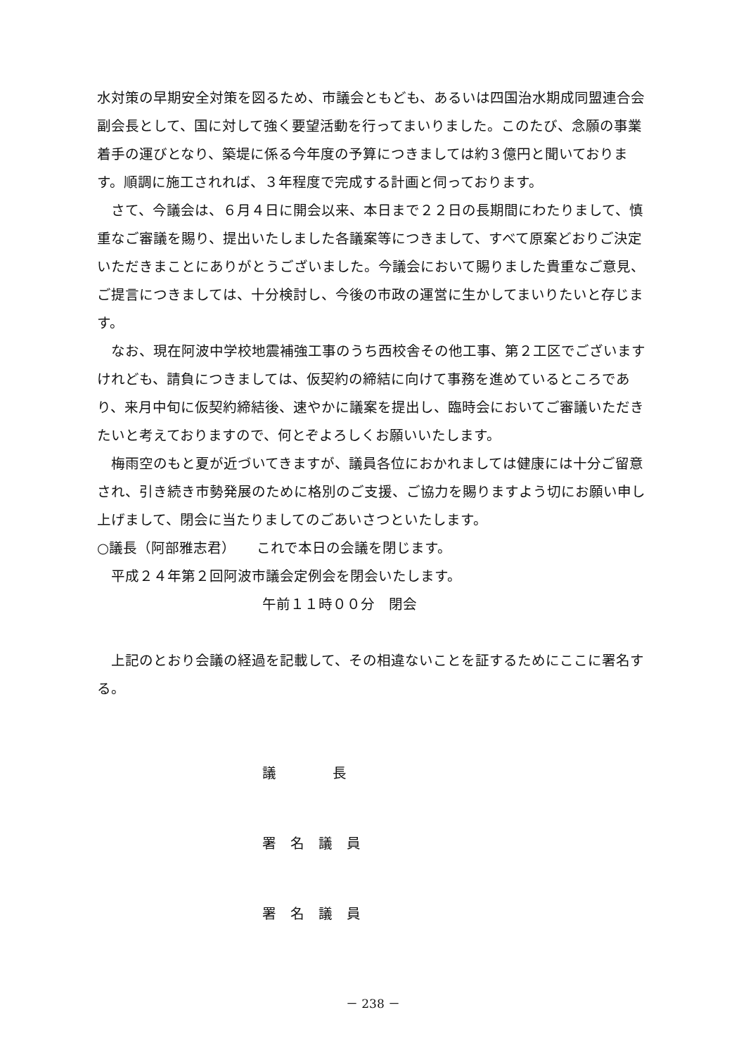水対策の早期安全対策を図るため、市議会ともども、あるいは四国治水期成同盟連合会副会長として、国に対して強く要望活動を行ってまいりました。このたび、念願の事業着手の運びとなり、築堤に係る今年度の予算につきましては約３億円と聞いております。順調に施工されれば、３年程度で完成する計画と伺っております。
さて、今議会は、６月４日に開会以来、本日まで２２日の長期間にわたりまして、慎重なご審議を賜り、提出いたしました各議案等につきまして、すべて原案どおりご決定いただきまことにありがとうございました。今議会において賜りました貴重なご意見、ご提言につきましては、十分検討し、今後の市政の運営に生かしてまいりたいと存じます。
なお、現在阿波中学校地震補強工事のうち西校舎その他工事、第２工区でございますけれども、請負につきましては、仮契約の締結に向けて事務を進めているところであり、来月中旬に仮契約締結後、速やかに議案を提出し、臨時会においてご審議いただきたいと考えておりますので、何とぞよろしくお願いいたします。
梅雨空のもと夏が近づいてきますが、議員各位におかれましては健康には十分ご留意され、引き続き市勢発展のために格別のご支援、ご協力を賜りますよう切にお願い申し上げまして、閉会に当たりましてのごあいさつといたします。
○議長（阿部雅志君）　　これで本日の会議を閉じます。
平成２４年第２回阿波市議会定例会を閉会いたします。
午前１１時００分　閉会
上記のとおり会議の経過を記載して、その相違ないことを証するためにここに署名する。
議　　　　長
署　名　議　員
署　名　議　員
－ 238 －